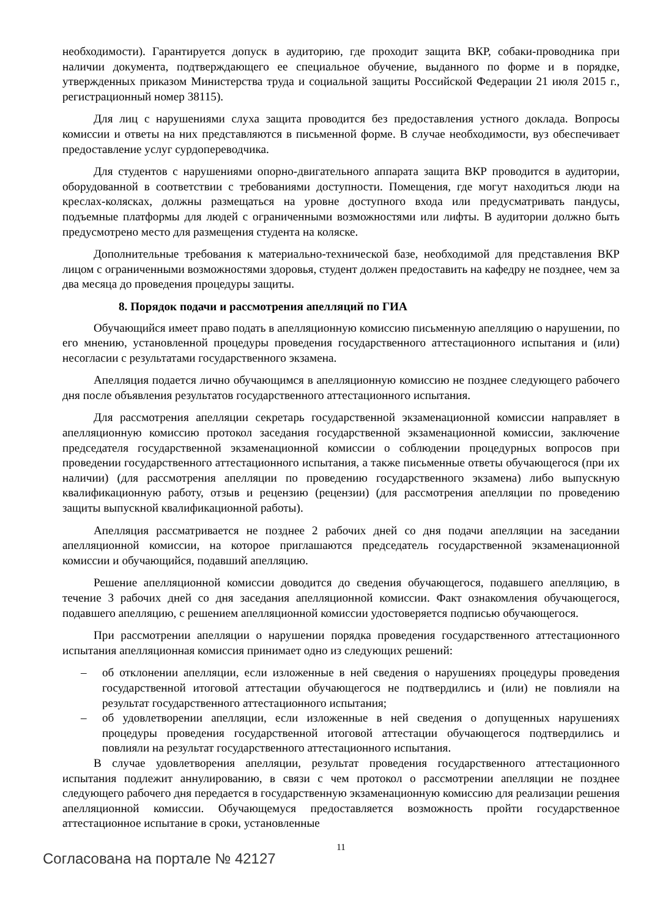необходимости). Гарантируется допуск в аудиторию, где проходит защита ВКР, собаки-проводника при наличии документа, подтверждающего ее специальное обучение, выданного по форме и в порядке, утвержденных приказом Министерства труда и социальной защиты Российской Федерации 21 июля 2015 г., регистрационный номер 38115).
Для лиц с нарушениями слуха защита проводится без предоставления устного доклада. Вопросы комиссии и ответы на них представляются в письменной форме. В случае необходимости, вуз обеспечивает предоставление услуг сурдопереводчика.
Для студентов с нарушениями опорно-двигательного аппарата защита ВКР проводится в аудитории, оборудованной в соответствии с требованиями доступности. Помещения, где могут находиться люди на креслах-колясках, должны размещаться на уровне доступного входа или предусматривать пандусы, подъемные платформы для людей с ограниченными возможностями или лифты. В аудитории должно быть предусмотрено место для размещения студента на коляске.
Дополнительные требования к материально-технической базе, необходимой для представления ВКР лицом с ограниченными возможностями здоровья, студент должен предоставить на кафедру не позднее, чем за два месяца до проведения процедуры защиты.
8. Порядок подачи и рассмотрения апелляций по ГИА
Обучающийся имеет право подать в апелляционную комиссию письменную апелляцию о нарушении, по его мнению, установленной процедуры проведения государственного аттестационного испытания и (или) несогласии с результатами государственного экзамена.
Апелляция подается лично обучающимся в апелляционную комиссию не позднее следующего рабочего дня после объявления результатов государственного аттестационного испытания.
Для рассмотрения апелляции секретарь государственной экзаменационной комиссии направляет в апелляционную комиссию протокол заседания государственной экзаменационной комиссии, заключение председателя государственной экзаменационной комиссии о соблюдении процедурных вопросов при проведении государственного аттестационного испытания, а также письменные ответы обучающегося (при их наличии) (для рассмотрения апелляции по проведению государственного экзамена) либо выпускную квалификационную работу, отзыв и рецензию (рецензии) (для рассмотрения апелляции по проведению защиты выпускной квалификационной работы).
Апелляция рассматривается не позднее 2 рабочих дней со дня подачи апелляции на заседании апелляционной комиссии, на которое приглашаются председатель государственной экзаменационной комиссии и обучающийся, подавший апелляцию.
Решение апелляционной комиссии доводится до сведения обучающегося, подавшего апелляцию, в течение 3 рабочих дней со дня заседания апелляционной комиссии. Факт ознакомления обучающегося, подавшего апелляцию, с решением апелляционной комиссии удостоверяется подписью обучающегося.
При рассмотрении апелляции о нарушении порядка проведения государственного аттестационного испытания апелляционная комиссия принимает одно из следующих решений:
– об отклонении апелляции, если изложенные в ней сведения о нарушениях процедуры проведения государственной итоговой аттестации обучающегося не подтвердились и (или) не повлияли на результат государственного аттестационного испытания;
– об удовлетворении апелляции, если изложенные в ней сведения о допущенных нарушениях процедуры проведения государственной итоговой аттестации обучающегося подтвердились и повлияли на результат государственного аттестационного испытания.
В случае удовлетворения апелляции, результат проведения государственного аттестационного испытания подлежит аннулированию, в связи с чем протокол о рассмотрении апелляции не позднее следующего рабочего дня передается в государственную экзаменационную комиссию для реализации решения апелляционной комиссии. Обучающемуся предоставляется возможность пройти государственное аттестационное испытание в сроки, установленные
11
Согласована на портале № 42127